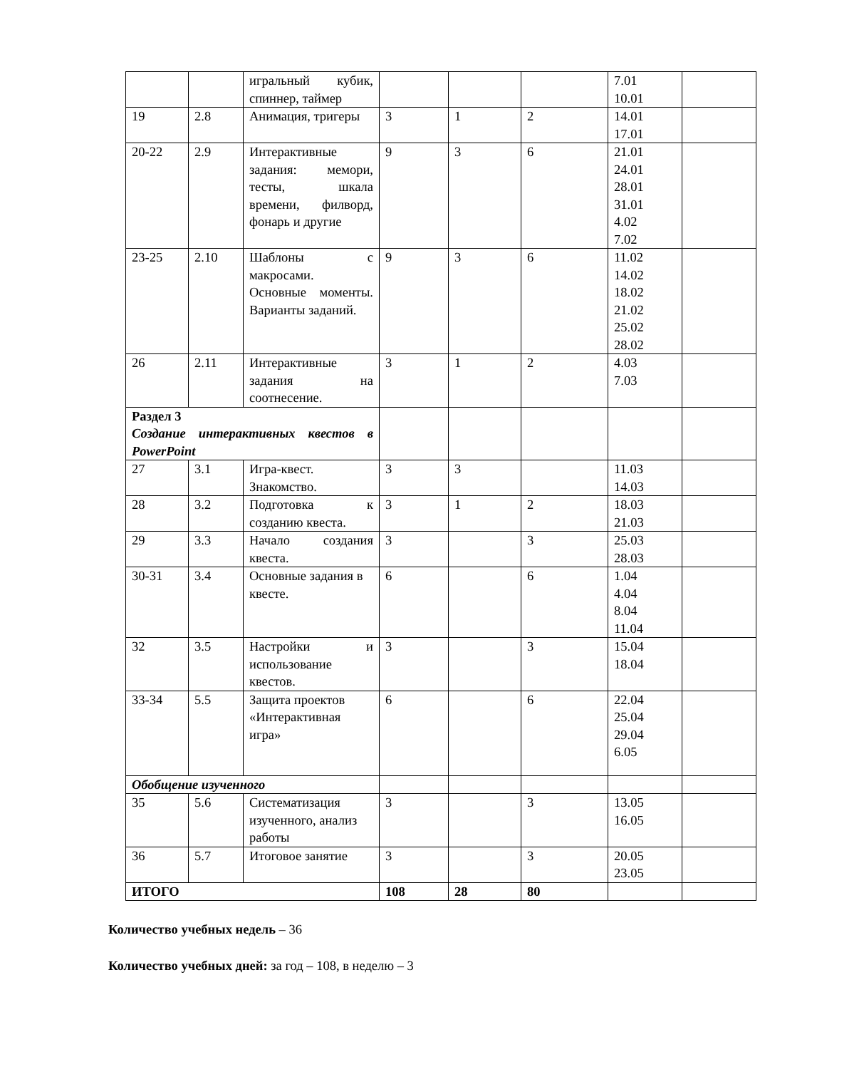| | | игральный кубик, спиннер, таймер | | | | 7.01 10.01 | |
| 19 | 2.8 | Анимация, тригеры | 3 | 1 | 2 | 14.01 17.01 | |
| 20-22 | 2.9 | Интерактивные задания: мемори, тесты, шкала времени, филворд, фонарь и другие | 9 | 3 | 6 | 21.01 24.01 28.01 31.01 4.02 7.02 | |
| 23-25 | 2.10 | Шаблоны с макросами. Основные моменты. Варианты заданий. | 9 | 3 | 6 | 11.02 14.02 18.02 21.02 25.02 28.02 | |
| 26 | 2.11 | Интерактивные задания на соотнесение. | 3 | 1 | 2 | 4.03 7.03 | |
| Раздел 3 Создание интерактивных квестов в PowerPoint | | | | | | | |
| 27 | 3.1 | Игра-квест. Знакомство. | 3 | 3 | | 11.03 14.03 | |
| 28 | 3.2 | Подготовка к созданию квеста. | 3 | 1 | 2 | 18.03 21.03 | |
| 29 | 3.3 | Начало создания квеста. | 3 | | 3 | 25.03 28.03 | |
| 30-31 | 3.4 | Основные задания в квесте. | 6 | | 6 | 1.04 4.04 8.04 11.04 | |
| 32 | 3.5 | Настройки и использование квестов. | 3 | | 3 | 15.04 18.04 | |
| 33-34 | 5.5 | Защита проектов «Интерактивная игра» | 6 | | 6 | 22.04 25.04 29.04 6.05 | |
| Обобщение изученного | | | | | | | |
| 35 | 5.6 | Систематизация изученного, анализ работы | 3 | | 3 | 13.05 16.05 | |
| 36 | 5.7 | Итоговое занятие | 3 | | 3 | 20.05 23.05 | |
| ИТОГО | | | 108 | 28 | 80 | | |
Количество учебных недель – 36
Количество учебных дней: за год – 108, в неделю – 3